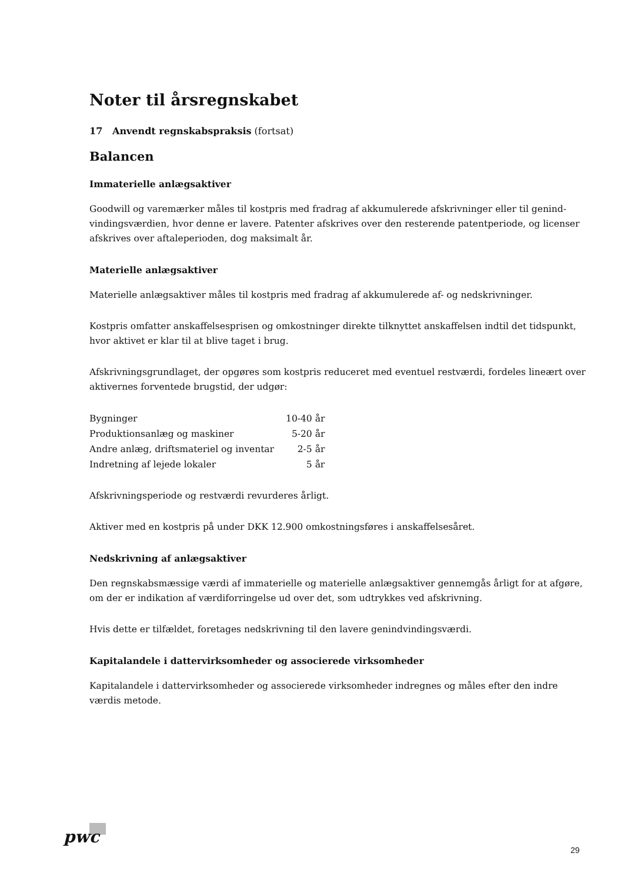Noter til årsregnskabet
17 Anvendt regnskabspraksis (fortsat)
Balancen
Immaterielle anlægsaktiver
Goodwill og varemærker måles til kostpris med fradrag af akkumulerede afskrivninger eller til genind­vindingsværdien, hvor denne er lavere. Patenter afskrives over den resterende patentperiode, og licenser af­skrives over aftaleperioden, dog maksimalt år.
Materielle anlægsaktiver
Materielle anlægsaktiver måles til kostpris med fradrag af akkumulerede af- og nedskrivninger.
Kostpris omfatter anskaffelsesprisen og omkostninger direkte tilknyttet anskaffelsen indtil det tidspunkt, hvor aktivet er klar til at blive taget i brug.
Afskrivningsgrundlaget, der opgøres som kostpris reduceret med eventuel restværdi, fordeles lineært over aktivernes forventede brugstid, der udgør:
| Bygninger | 10-40 år |
| Produktionsanlæg og maskiner | 5-20 år |
| Andre anlæg, driftsmateriel og inventar | 2-5 år |
| Indretning af lejede lokaler | 5 år |
Afskrivningsperiode og restværdi revurderes årligt.
Aktiver med en kostpris på under DKK 12.900 omkostningsføres i anskaffelsesåret.
Nedskrivning af anlægsaktiver
Den regnskabsmæssige værdi af immaterielle og materielle anlægsaktiver gennemgås årligt for at afgøre, om der er indikation af værdiforringelse ud over det, som udtrykkes ved afskrivning.
Hvis dette er tilfældet, foretages nedskrivning til den lavere genindvindingsværdi.
Kapitalandele i dattervirksomheder og associerede virksomheder
Kapitalandele i dattervirksomheder og associerede virksomheder indregnes og måles efter den indre værdis metode.
pwc
29